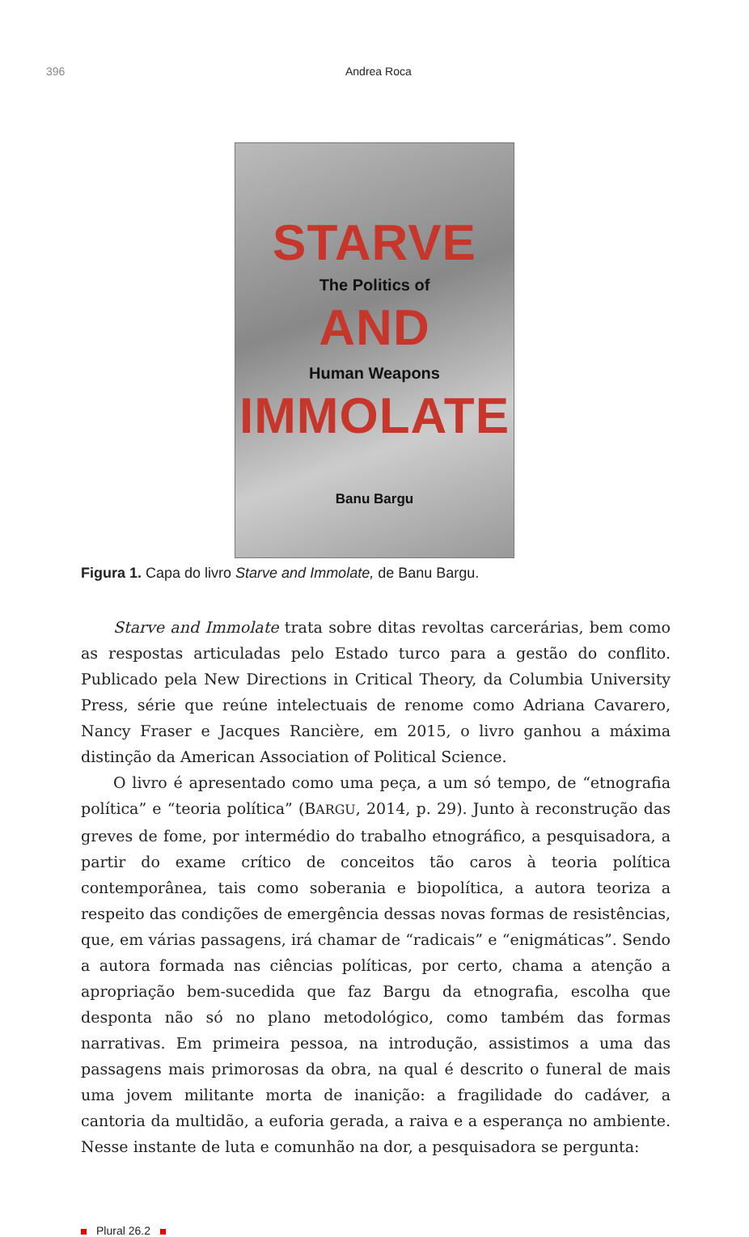396 Andrea Roca
STARVE
The Politics of
AND
Human Weapons
IMMOLATE
Banu Bargu
Figura 1. Capa do livro Starve and Immolate, de Banu Bargu.
Starve and Immolate trata sobre ditas revoltas carcerárias, bem como as respostas articuladas pelo Estado turco para a gestão do conflito. Publicado pela New Directions in Critical Theory, da Columbia University Press, série que reúne intelectuais de renome como Adriana Cavarero, Nancy Fraser e Jacques Rancière, em 2015, o livro ganhou a máxima distinção da American Association of Political Science.
O livro é apresentado como uma peça, a um só tempo, de “etnografia política” e “teoria política” (BARGU, 2014, p. 29). Junto à reconstrução das greves de fome, por intermédio do trabalho etnográfico, a pesquisadora, a partir do exame crítico de conceitos tão caros à teoria política contemporânea, tais como soberania e biopolítica, a autora teoriza a respeito das condições de emergência dessas novas formas de resistências, que, em várias passagens, irá chamar de “radicais” e “enigmáticas”. Sendo a autora formada nas ciências políticas, por certo, chama a atenção a apropriação bem-sucedida que faz Bargu da etnografia, escolha que desponta não só no plano metodológico, como também das formas narrativas. Em primeira pessoa, na introdução, assistimos a uma das passagens mais primorosas da obra, na qual é descrito o funeral de mais uma jovem militante morta de inanição: a fragilidade do cadáver, a cantoria da multidão, a euforia gerada, a raiva e a esperança no ambiente. Nesse instante de luta e comunhão na dor, a pesquisadora se pergunta:
Plural 26.2